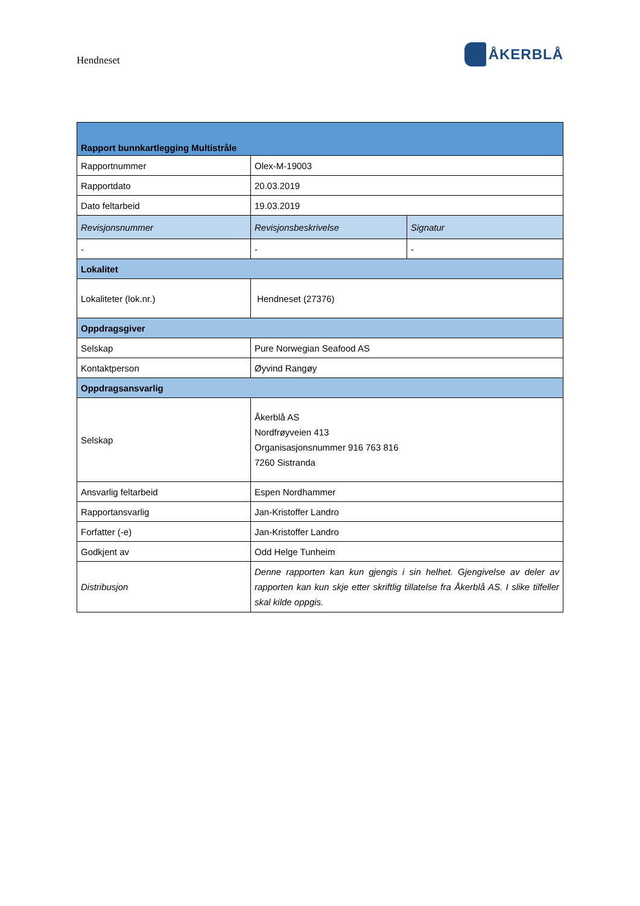Hendneset
ÅKERBLÅ
| Rapport bunnkartlegging Multistråle | | |
| --- | --- | --- |
| Rapportnummer | Olex-M-19003 | |
| Rapportdato | 20.03.2019 | |
| Dato feltarbeid | 19.03.2019 | |
| Revisjonsnummer | Revisjonsbeskrivelse | Signatur |
| - | - | - |
| Lokalitet | | |
| Lokaliteter (lok.nr.) | Hendneset (27376) | |
| Oppdragsgiver | | |
| Selskap | Pure Norwegian Seafood AS | |
| Kontaktperson | Øyvind Rangøy | |
| Oppdragsansvarlig | | |
| Selskap | Åkerblå AS Nordfrøyveien 413 Organisasjonsnummer 916 763 816 7260 Sistranda | |
| Ansvarlig feltarbeid | Espen Nordhammer | |
| Rapportansvarlig | Jan-Kristoffer Landro | |
| Forfatter (-e) | Jan-Kristoffer Landro | |
| Godkjent av | Odd Helge Tunheim | |
| Distribusjon | Denne rapporten kan kun gjengis i sin helhet. Gjengivelse av deler av rapporten kan kun skje etter skriftlig tillatelse fra Åkerblå AS. I slike tilfeller skal kilde oppgis. | |